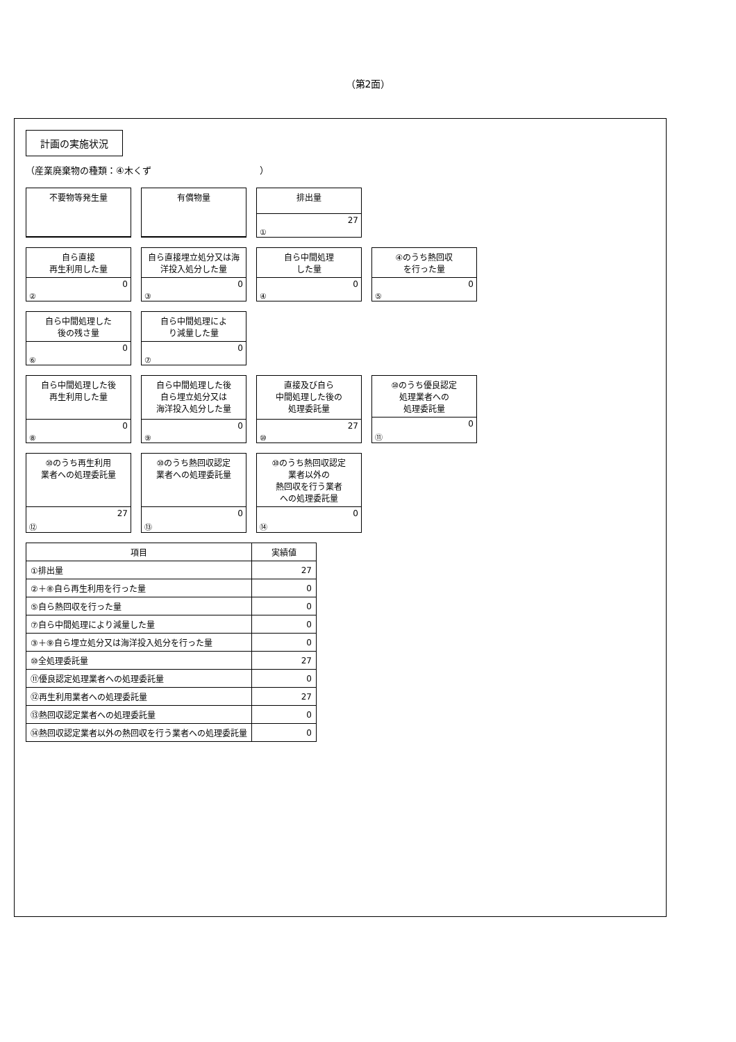（第2面）
計画の実施状況
（産業廃棄物の種類：④木くず　　　　　　　　　　　　）
不要物等発生量
有償物量
排出量
27
①
自ら直接
再生利用した量
0
②
自ら直接埋立処分又は海洋投入処分した量
0
③
自ら中間処理
した量
0
④
④のうち熱回収
を行った量
0
⑤
自ら中間処理した
後の残さ量
0
⑥
自ら中間処理によ
り減量した量
0
⑦
自ら中間処理した後
再生利用した量
0
⑧
自ら中間処理した後
自ら埋立処分又は
海洋投入処分した量
0
⑨
直接及び自ら
中間処理した後の
処理委託量
27
⑩
⑩のうち優良認定
処理業者への
処理委託量
0
⑪
⑩のうち再生利用
業者への処理委託量
27
⑫
⑩のうち熱回収認定
業者への処理委託量
0
⑬
⑩のうち熱回収認定
業者以外の
熱回収を行う業者
への処理委託量
0
⑭
| 項目 | 実績値 |
| --- | --- |
| ①排出量 | 27 |
| ②＋⑧自ら再生利用を行った量 | 0 |
| ⑤自ら熱回収を行った量 | 0 |
| ⑦自ら中間処理により減量した量 | 0 |
| ③＋⑨自ら埋立処分又は海洋投入処分を行った量 | 0 |
| ⑩全処理委託量 | 27 |
| ⑪優良認定処理業者への処理委託量 | 0 |
| ⑫再生利用業者への処理委託量 | 27 |
| ⑬熱回収認定業者への処理委託量 | 0 |
| ⑭熱回収認定業者以外の熱回収を行う業者への処理委託量 | 0 |